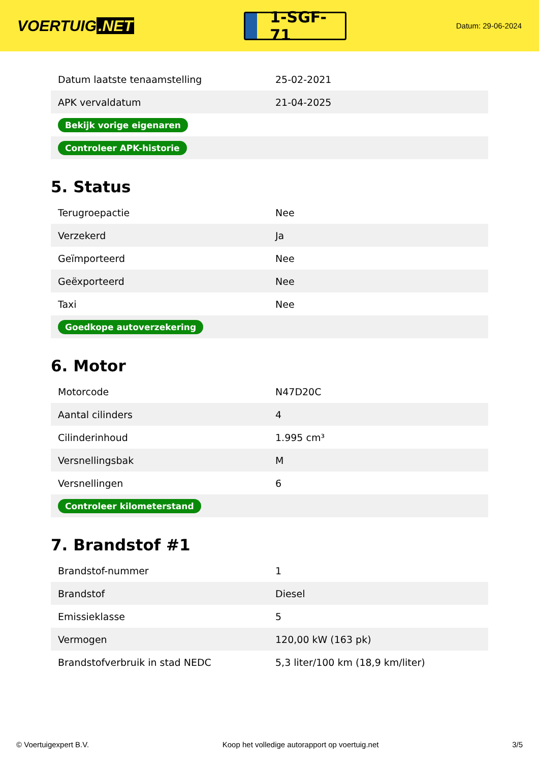VOERTUIG.NET
1-SGF-71
Datum: 29-06-2024
| Datum laatste tenaamstelling | 25-02-2021 |
| APK vervaldatum | 21-04-2025 |
| Bekijk vorige eigenaren | |
| Controleer APK-historie | |
5. Status
| Terugroepactie | Nee |
| Verzekerd | Ja |
| Geïmporteerd | Nee |
| Geëxporteerd | Nee |
| Taxi | Nee |
| Goedkope autoverzekering | |
6. Motor
| Motorcode | N47D20C |
| Aantal cilinders | 4 |
| Cilinderinhoud | 1.995 cm³ |
| Versnellingsbak | M |
| Versnellingen | 6 |
| Controleer kilometerstand | |
7. Brandstof #1
| Brandstof-nummer | 1 |
| Brandstof | Diesel |
| Emissieklasse | 5 |
| Vermogen | 120,00 kW (163 pk) |
| Brandstofverbruik in stad NEDC | 5,3 liter/100 km (18,9 km/liter) |
© Voertuigexpert B.V. Koop het volledige autorapport op voertuig.net 3/5